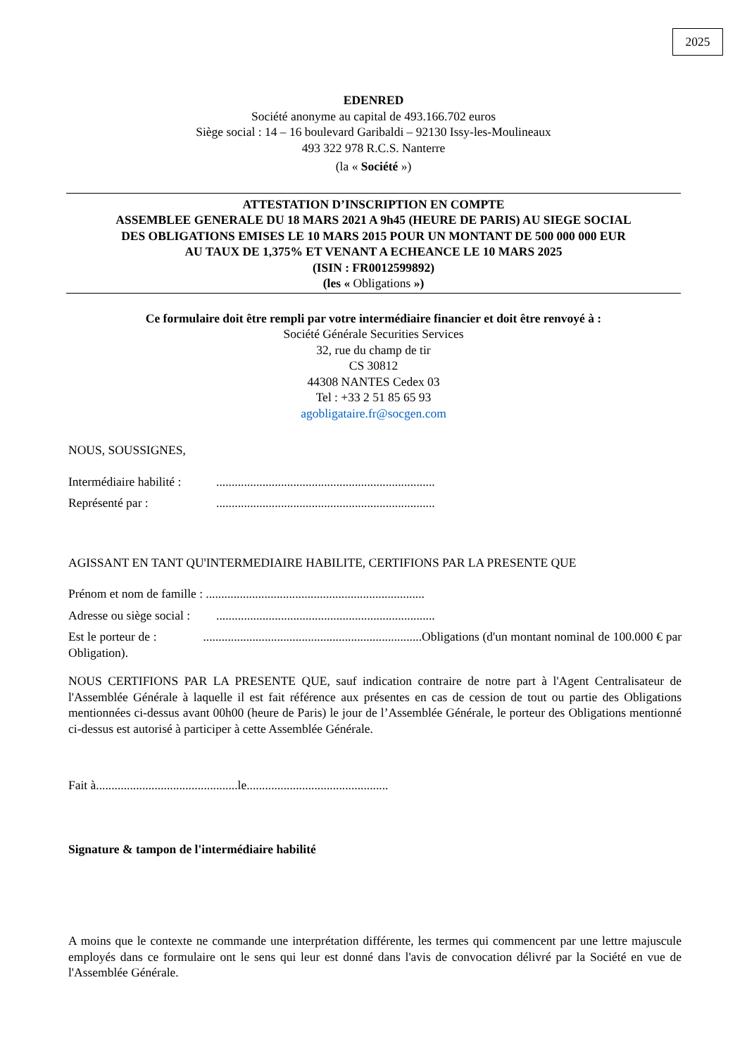2025
EDENRED
Société anonyme au capital de 493.166.702 euros
Siège social : 14 – 16 boulevard Garibaldi – 92130 Issy-les-Moulineaux
493 322 978 R.C.S. Nanterre
(la « Société »)
ATTESTATION D’INSCRIPTION EN COMPTE
ASSEMBLEE GENERALE DU 18 MARS 2021 A 9h45 (HEURE DE PARIS) AU SIEGE SOCIAL
DES OBLIGATIONS EMISES LE 10 MARS 2015 POUR UN MONTANT DE 500 000 000 EUR
AU TAUX DE 1,375% ET VENANT A ECHEANCE LE 10 MARS 2025
(ISIN : FR0012599892)
(les « Obligations »)
Ce formulaire doit être rempli par votre intermédiaire financier et doit être renvoyé à :
Société Générale Securities Services
32, rue du champ de tir
CS 30812
44308 NANTES Cedex 03
Tel : +33 2 51 85 65 93
agobligataire.fr@socgen.com
NOUS, SOUSSIGNES,
Intermédiaire habilité :.......................................................................
Représenté par :.......................................................................
AGISSANT EN TANT QU'INTERMEDIAIRE HABILITE, CERTIFIONS PAR LA PRESENTE QUE
Prénom et nom de famille : .......................................................................
Adresse ou siège social :.......................................................................
Est le porteur de : .......................................................................Obligations (d'un montant nominal de 100.000 € par Obligation).
NOUS CERTIFIONS PAR LA PRESENTE QUE, sauf indication contraire de notre part à l'Agent Centralisateur de l'Assemblée Générale à laquelle il est fait référence aux présentes en cas de cession de tout ou partie des Obligations mentionnées ci-dessus avant 00h00 (heure de Paris) le jour de l’Assemblée Générale, le porteur des Obligations mentionné ci-dessus est autorisé à participer à cette Assemblée Générale.
Fait à..............................................le..............................................
Signature & tampon de l'intermédiaire habilité
A moins que le contexte ne commande une interprétation différente, les termes qui commencent par une lettre majuscule employés dans ce formulaire ont le sens qui leur est donné dans l'avis de convocation délivré par la Société en vue de l'Assemblée Générale.